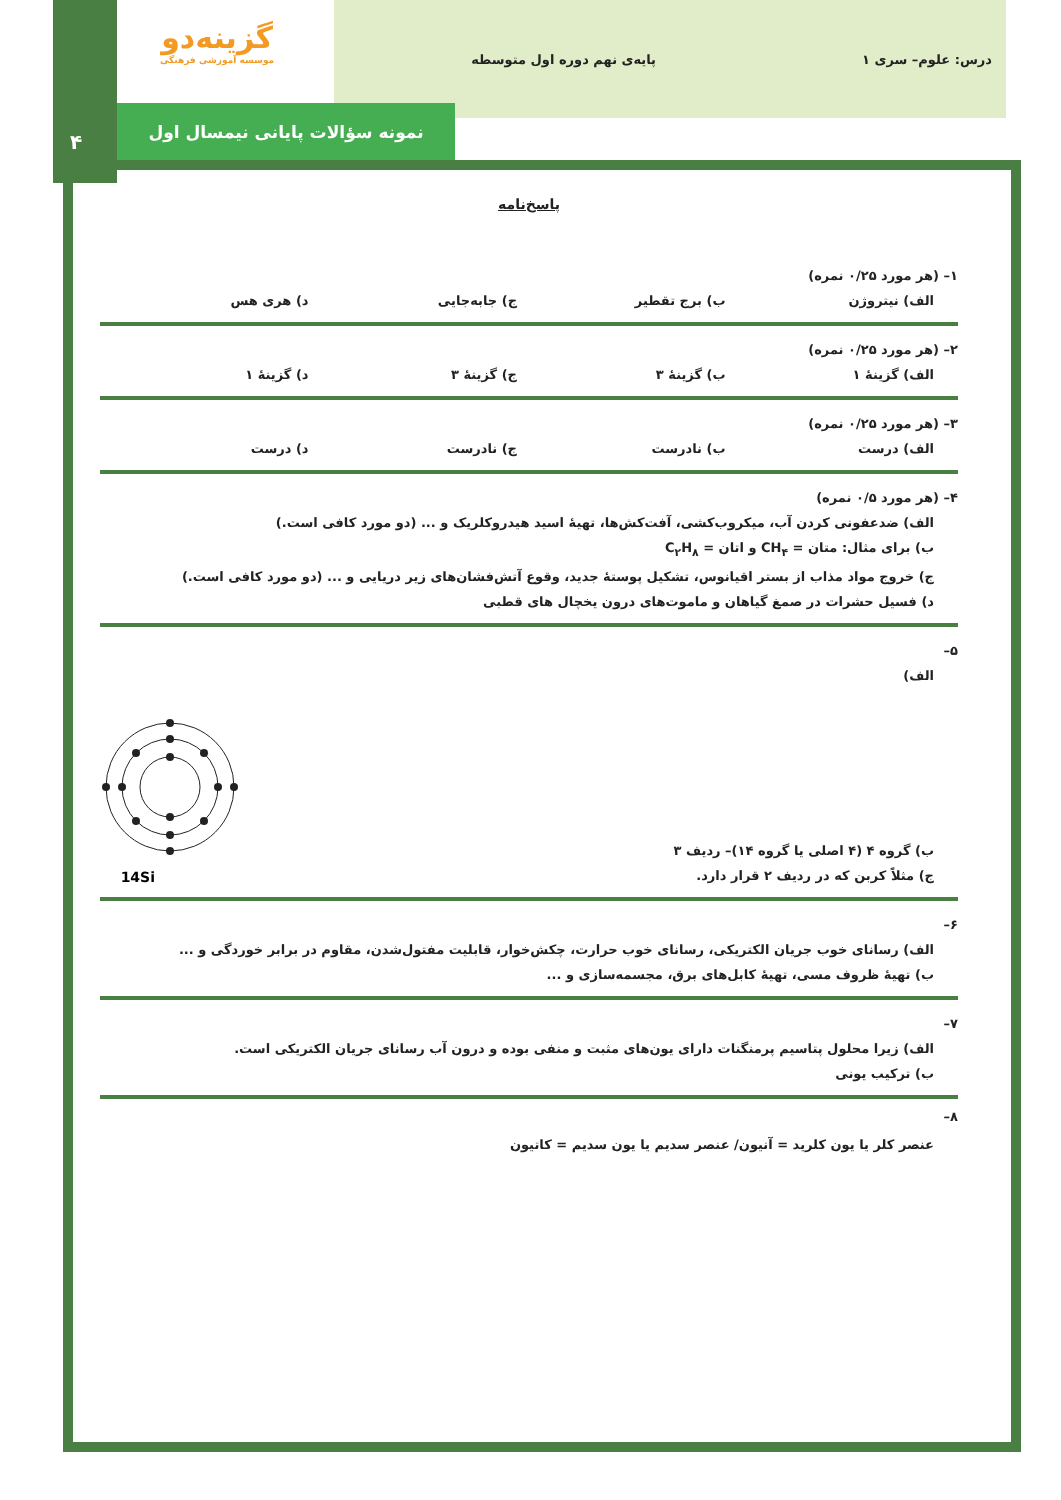درس: علوم– سری ۱ پایه‌ی نهم دوره اول متوسطه
گزینه‌دو
موسسه آموزشی فرهنگی
نمونه سؤالات پایانی نیمسال اول
۴
پاسخ‌نامه
۱– (هر مورد ۰/۲۵ نمره)
الف) نیتروژن ب) برج تقطیر ج) جابه‌جایی د) هری هس
۲– (هر مورد ۰/۲۵ نمره)
الف) گزینهٔ ۱ ب) گزینهٔ ۳ ج) گزینهٔ ۳ د) گزینهٔ ۱
۳– (هر مورد ۰/۲۵ نمره)
الف) درست ب) نادرست ج) نادرست د) درست
۴– (هر مورد ۰/۵ نمره)
الف) ضدعفونی کردن آب، میکروب‌کشی، آفت‌کش‌ها، تهیهٔ اسید هیدروکلریک و ... (دو مورد کافی است.)
ب) برای مثال: متان = CH<sub>۴</sub> و اتان = C<sub>۲</sub>H<sub>۸</sub>
ج) خروج مواد مذاب از بستر اقیانوس، تشکیل پوستهٔ جدید، وقوع آتش‌فشان‌های زیر دریایی و ... (دو مورد کافی است.)
د) فسیل حشرات در صمغ گیاهان و ماموت‌های درون یخچال های قطبی
۵–
الف)
14Si
ب) گروه ۴ (۴ اصلی یا گروه ۱۴)– ردیف ۳
ج) مثلاً کربن که در ردیف ۲ قرار دارد.
۶–
الف) رسانای خوب جریان الکتریکی، رسانای خوب حرارت، چکش‌خوار، قابلیت مفتول‌شدن، مقاوم در برابر خوردگی و ...
ب) تهیهٔ ظروف مسی، تهیهٔ کابل‌های برق، مجسمه‌سازی و ...
۷–
الف) زیرا محلول پتاسیم پرمنگنات دارای یون‌های مثبت و منفی بوده و درون آب رسانای جریان الکتریکی است.
ب) ترکیب یونی
۸–
عنصر کلر یا یون کلرید = آنیون/ عنصر سدیم یا یون سدیم = کاتیون